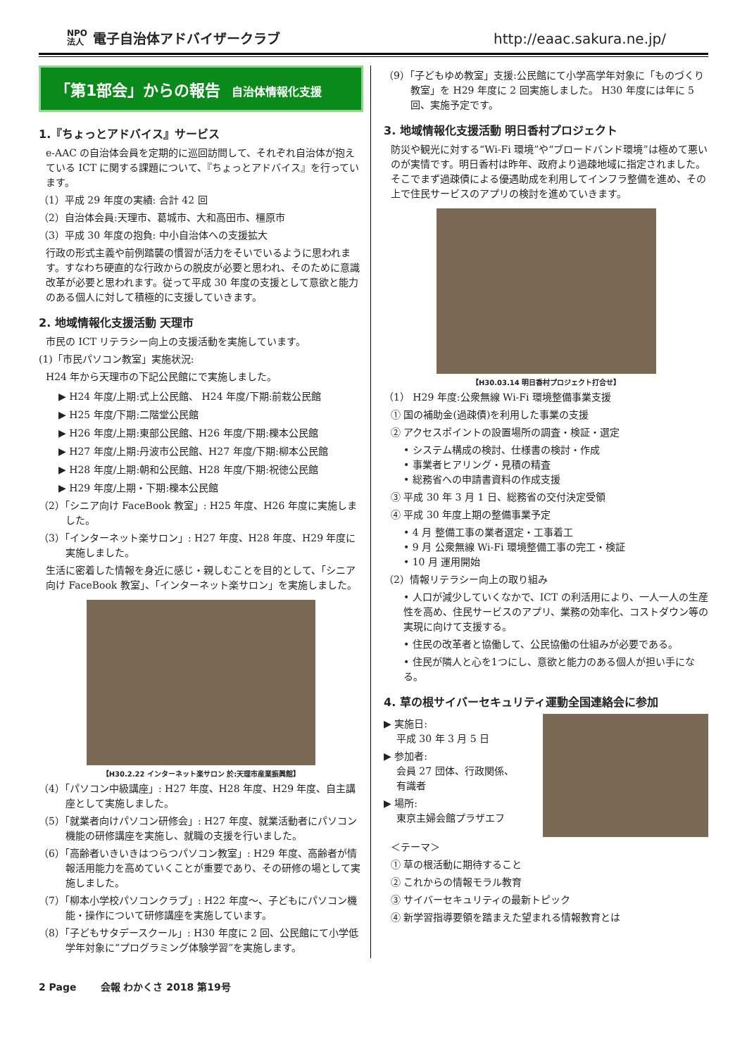NPO
法人 電子自治体アドバイザークラブ
http://eaac.sakura.ne.jp/
「第1部会」からの報告 自治体情報化支援
1.『ちょっとアドバイス』サービス
e-AAC の自治体会員を定期的に巡回訪問して、それぞれ自治体が抱えている ICT に関する課題について、『ちょっとアドバイス』を行っています。
（1）平成 29 年度の実績: 合計 42 回
（2）自治体会員:天理市、葛城市、大和高田市、橿原市
（3）平成 30 年度の抱負: 中小自治体への支援拡大
行政の形式主義や前例踏襲の慣習が活力をそいでいるように思われます。すなわち硬直的な行政からの脱皮が必要と思われ、そのために意識改革が必要と思われます。従って平成 30 年度の支援として意欲と能力のある個人に対して積極的に支援していきます。
2. 地域情報化支援活動 天理市
市民の ICT リテラシー向上の支援活動を実施しています。
(1)「市民パソコン教室」実施状況:
H24 年から天理市の下記公民館にで実施しました。
▶ H24 年度/上期:式上公民館、 H24 年度/下期:前栽公民館
▶ H25 年度/下期:二階堂公民館
▶ H26 年度/上期:東部公民館、H26 年度/下期:櫟本公民館
▶ H27 年度/上期:丹波市公民館、H27 年度/下期:柳本公民館
▶ H28 年度/上期:朝和公民館、H28 年度/下期:祝徳公民館
▶ H29 年度/上期・下期:櫟本公民館
（2）「シニア向け FaceBook 教室」: H25 年度、H26 年度に実施しました。
（3）「インターネット楽サロン」: H27 年度、H28 年度、H29 年度に実施しました。
生活に密着した情報を身近に感じ・親しむことを目的として、「シニア向け FaceBook 教室」、「インターネット楽サロン」を実施しました。
【H30.2.22 インターネット楽サロン 於:天理市産業振興館】
（4）「パソコン中級講座」: H27 年度、H28 年度、H29 年度、自主講座として実施しました。
（5）「就業者向けパソコン研修会」: H27 年度、就業活動者にパソコン機能の研修講座を実施し、就職の支援を行いました。
（6）「高齢者いきいきはつらつパソコン教室」: H29 年度、高齢者が情報活用能力を高めていくことが重要であり、その研修の場として実施しました。
（7）「柳本小学校パソコンクラブ」: H22 年度〜、子どもにパソコン機能・操作について研修講座を実施しています。
（8）「子どもサタデースクール」: H30 年度に 2 回、公民館にて小学低学年対象に“プログラミング体験学習”を実施します。
（9）「子どもゆめ教室」支援:公民館にて小学高学年対象に「ものづくり教室」を H29 年度に 2 回実施しました。 H30 年度には年に 5 回、実施予定です。
3. 地域情報化支援活動 明日香村プロジェクト
防災や観光に対する“Wi-Fi 環境”や“ブロードバンド環境”は極めて悪いのが実情です。明日香村は昨年、政府より過疎地域に指定されました。そこでまず過疎債による優遇助成を利用してインフラ整備を進め、その上で住民サービスのアプリの検討を進めていきます。
【H30.03.14 明日香村プロジェクト打合せ】
（1） H29 年度:公衆無線 Wi-Fi 環境整備事業支援
① 国の補助金(過疎債)を利用した事業の支援
② アクセスポイントの設置場所の調査・検証・選定
• システム構成の検討、仕様書の検討・作成
• 事業者ヒアリング・見積の精査
• 総務省への申請書資料の作成支援
③ 平成 30 年 3 月 1 日、総務省の交付決定受領
④ 平成 30 年度上期の整備事業予定
• 4 月 整備工事の業者選定・工事着工
• 9 月 公衆無線 Wi-Fi 環境整備工事の完工・検証
• 10 月 運用開始
（2）情報リテラシー向上の取り組み
• 人口が減少していくなかで、ICT の利活用により、一人一人の生産性を高め、住民サービスのアプリ、業務の効率化、コストダウン等の実現に向けて支援する。
• 住民の改革者と協働して、公民協働の仕組みが必要である。
• 住民が隣人と心を1つにし、意欲と能力のある個人が担い手になる。
4. 草の根サイバーセキュリティ運動全国連絡会に参加
▶ 実施日:
平成 30 年 3 月 5 日
▶ 参加者:
会員 27 団体、行政関係、
有識者
▶ 場所:
東京主婦会館プラザエフ
＜テーマ＞
① 草の根活動に期待すること
② これからの情報モラル教育
③ サイバーセキュリティの最新トピック
④ 新学習指導要領を踏まえた望まれる情報教育とは
2 Page 会報 わかくさ 2018 第19号